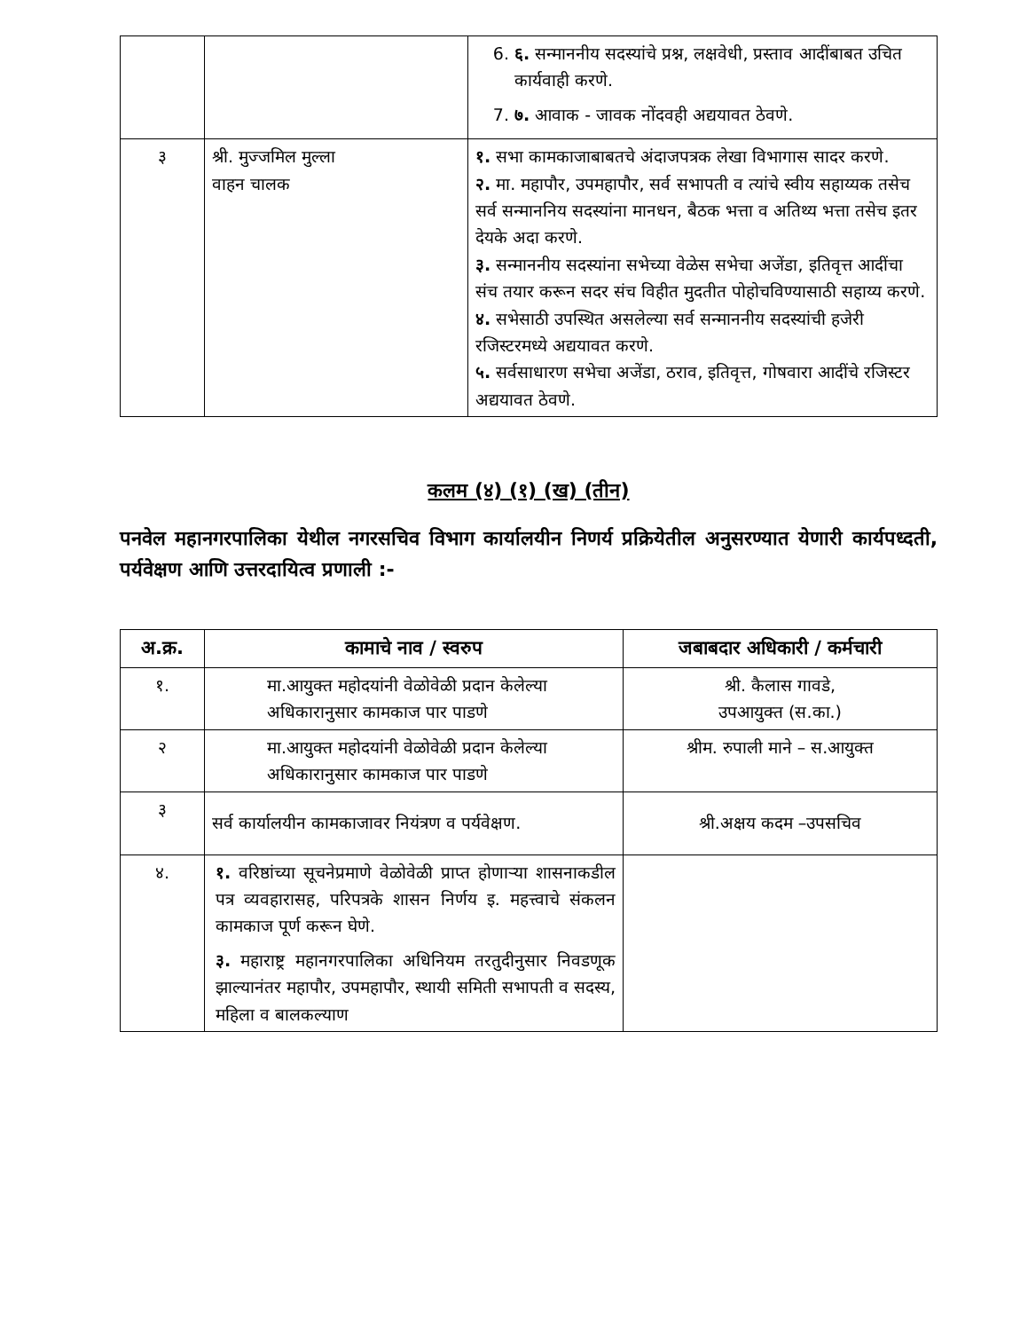| | | 6. ६. सन्माननीय सदस्यांचे प्रश्न, लक्षवेधी, प्रस्ताव आदींबाबत उचित कार्यवाही करणे. 7. ७. आवाक - जावक नोंदवही अद्ययावत ठेवणे. |
| ३ | श्री. मुज्जमिल मुल्ला वाहन चालक | १. सभा कामकाजाबाबतचे अंदाजपत्रक लेखा विभागास सादर करणे. २. मा. महापौर, उपमहापौर, सर्व सभापती व त्यांचे स्वीय सहाय्यक तसेच सर्व सन्माननिय सदस्यांना मानधन, बैठक भत्ता व अतिथ्य भत्ता तसेच इतर देयके अदा करणे. ३. सन्माननीय सदस्यांना सभेच्या वेळेस सभेचा अजेंडा, इतिवृत्त आदींचा संच तयार करून सदर संच विहीत मुदतीत पोहोचविण्यासाठी सहाय्य करणे. ४. सभेसाठी उपस्थित असलेल्या सर्व सन्माननीय सदस्यांची हजेरी रजिस्टरमध्ये अद्ययावत करणे. ५. सर्वसाधारण सभेचा अजेंडा, ठराव, इतिवृत्त, गोषवारा आदींचे रजिस्टर अद्ययावत ठेवणे. |
कलम (४) (१) (ख) (तीन)
पनवेल महानगरपालिका येथील नगरसचिव विभाग कार्यालयीन निणर्य प्रक्रियेतील अनुसरण्यात येणारी कार्यपध्दती, पर्यवेक्षण आणि उत्तरदायित्व प्रणाली :-
| अ.क्र. | कामाचे नाव / स्वरुप | जबाबदार अधिकारी / कर्मचारी |
| --- | --- | --- |
| १. | मा.आयुक्त महोदयांनी वेळोवेळी प्रदान केलेल्या अधिकारानुसार कामकाज पार पाडणे | श्री. कैलास गावडे, उपआयुक्त (स.का.) |
| २ | मा.आयुक्त महोदयांनी वेळोवेळी प्रदान केलेल्या अधिकारानुसार कामकाज पार पाडणे | श्रीम. रुपाली माने – स.आयुक्त |
| ३ | सर्व कार्यालयीन कामकाजावर नियंत्रण व पर्यवेक्षण. | श्री.अक्षय कदम –उपसचिव |
| ४. | १. वरिष्ठांच्या सूचनेप्रमाणे वेळोवेळी प्राप्त होणाऱ्या शासनाकडील पत्र व्यवहारासह, परिपत्रके शासन निर्णय इ. महत्त्वाचे संकलन कामकाज पूर्ण करून घेणे. ३. महाराष्ट्र महानगरपालिका अधिनियम तरतुदीनुसार निवडणूक झाल्यानंतर महापौर, उपमहापौर, स्थायी समिती सभापती व सदस्य, महिला व बालकल्याण | |